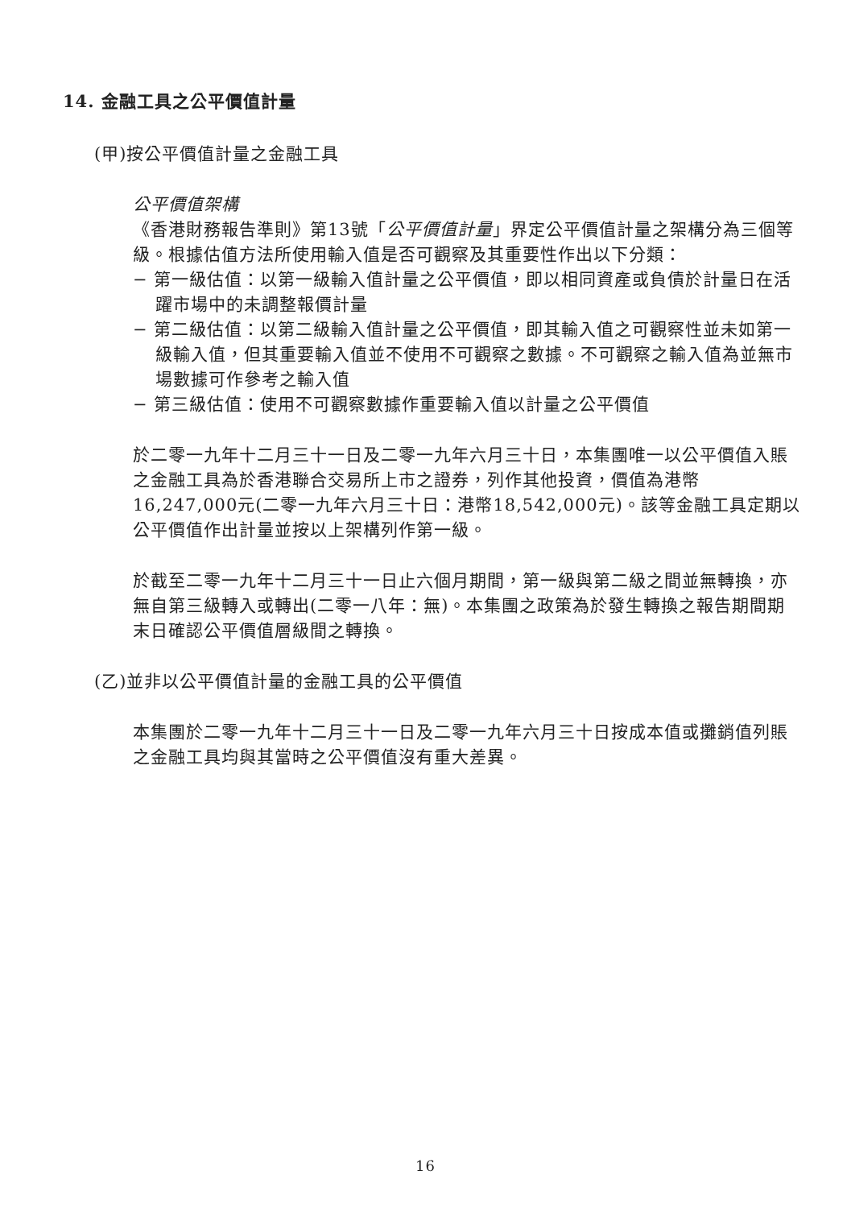14. 金融工具之公平價值計量
(甲)按公平價值計量之金融工具
公平價值架構
《香港財務報告準則》第13號「公平價值計量」界定公平價值計量之架構分為三個等級。根據估值方法所使用輸入值是否可觀察及其重要性作出以下分類：
− 第一級估值：以第一級輸入值計量之公平價值，即以相同資產或負債於計量日在活躍市場中的未調整報價計量
− 第二級估值：以第二級輸入值計量之公平價值，即其輸入值之可觀察性並未如第一級輸入值，但其重要輸入值並不使用不可觀察之數據。不可觀察之輸入值為並無市場數據可作參考之輸入值
− 第三級估值：使用不可觀察數據作重要輸入值以計量之公平價值
於二零一九年十二月三十一日及二零一九年六月三十日，本集團唯一以公平價值入賬之金融工具為於香港聯合交易所上市之證券，列作其他投資，價值為港幣16,247,000元(二零一九年六月三十日：港幣18,542,000元)。該等金融工具定期以公平價值作出計量並按以上架構列作第一級。
於截至二零一九年十二月三十一日止六個月期間，第一級與第二級之間並無轉換，亦無自第三級轉入或轉出(二零一八年：無)。本集團之政策為於發生轉換之報告期間期末日確認公平價值層級間之轉換。
(乙)並非以公平價值計量的金融工具的公平價值
本集團於二零一九年十二月三十一日及二零一九年六月三十日按成本值或攤銷值列賬之金融工具均與其當時之公平價值沒有重大差異。
16